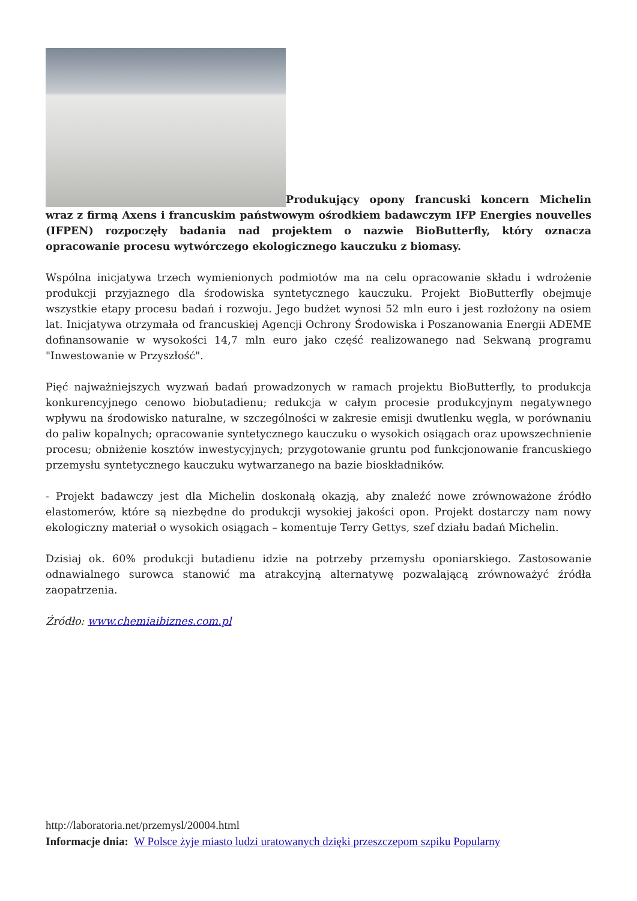Produkujący opony francuski koncern Michelin wraz z firmą Axens i francuskim państwowym ośrodkiem badawczym IFP Energies nouvelles (IFPEN) rozpoczęły badania nad projektem o nazwie BioButterfly, który oznacza opracowanie procesu wytwórczego ekologicznego kauczuku z biomasy.
Wspólna inicjatywa trzech wymienionych podmiotów ma na celu opracowanie składu i wdrożenie produkcji przyjaznego dla środowiska syntetycznego kauczuku. Projekt BioButterfly obejmuje wszystkie etapy procesu badań i rozwoju. Jego budżet wynosi 52 mln euro i jest rozłożony na osiem lat. Inicjatywa otrzymała od francuskiej Agencji Ochrony Środowiska i Poszanowania Energii ADEME dofinansowanie w wysokości 14,7 mln euro jako część realizowanego nad Sekwaną programu "Inwestowanie w Przyszłość".
Pięć najważniejszych wyzwań badań prowadzonych w ramach projektu BioButterfly, to produkcja konkurencyjnego cenowo biobutadienu; redukcja w całym procesie produkcyjnym negatywnego wpływu na środowisko naturalne, w szczególności w zakresie emisji dwutlenku węgla, w porównaniu do paliw kopalnych; opracowanie syntetycznego kauczuku o wysokich osiągach oraz upowszechnienie procesu; obniżenie kosztów inwestycyjnych; przygotowanie gruntu pod funkcjonowanie francuskiego przemysłu syntetycznego kauczuku wytwarzanego na bazie bioskładników.
- Projekt badawczy jest dla Michelin doskonałą okazją, aby znaleźć nowe zrównoważone źródło elastomerów, które są niezbędne do produkcji wysokiej jakości opon. Projekt dostarczy nam nowy ekologiczny materiał o wysokich osiągach – komentuje Terry Gettys, szef działu badań Michelin.
Dzisiaj ok. 60% produkcji butadienu idzie na potrzeby przemysłu oponiarskiego. Zastosowanie odnawialnego surowca stanowić ma atrakcyjną alternatywę pozwalającą zrównoważyć źródła zaopatrzenia.
Źródło: www.chemiaibiznes.com.pl
http://laboratoria.net/przemysl/20004.html
Informacje dnia: W Polsce żyje miasto ludzi uratowanych dzięki przeszczepom szpiku Popularny